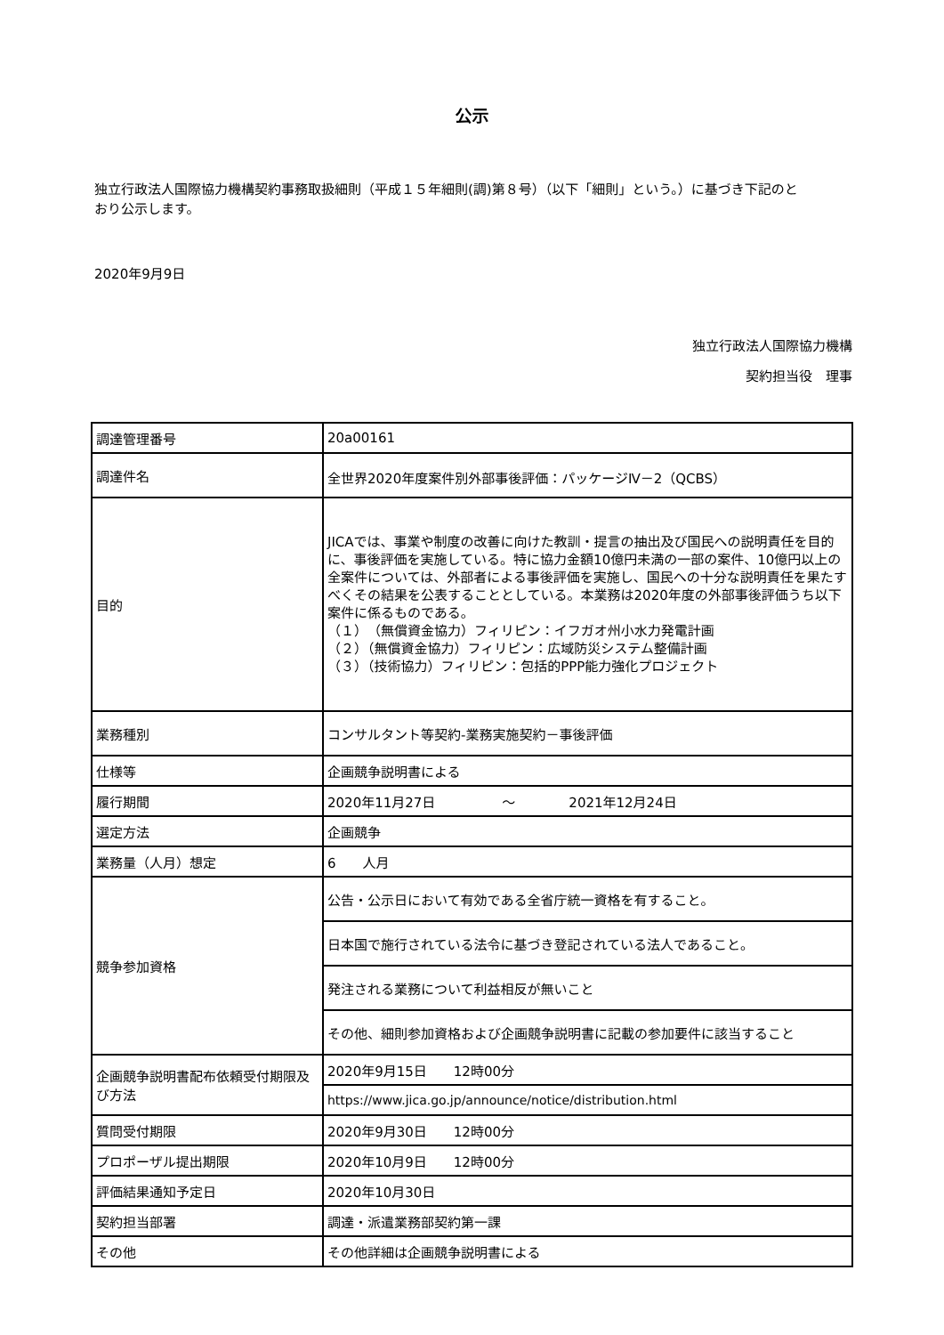公示
独立行政法人国際協力機構契約事務取扱細則（平成１５年細則(調)第８号）（以下「細則」という。）に基づき下記のとおり公示します。
2020年9月9日
独立行政法人国際協力機構
契約担当役　理事
| 調達管理番号 | 20a00161 |
| 調達件名 | 全世界2020年度案件別外部事後評価：パッケージⅣ－2（QCBS） |
| 目的 | JICAでは、事業や制度の改善に向けた教訓・提言の抽出及び国民への説明責任を目的に、事後評価を実施している。特に協力金額10億円未満の一部の案件、10億円以上の全案件については、外部者による事後評価を実施し、国民への十分な説明責任を果たすべくその結果を公表することとしている。本業務は2020年度の外部事後評価うち以下案件に係るものである。 （１）（無償資金協力）フィリピン：イフガオ州小水力発電計画 （２）（無償資金協力）フィリピン：広域防災システム整備計画 （３）（技術協力）フィリピン：包括的PPP能力強化プロジェクト |
| 業務種別 | コンサルタント等契約-業務実施契約－事後評価 |
| 仕様等 | 企画競争説明書による |
| 履行期間 | 2020年11月27日 ～ 2021年12月24日 |
| 選定方法 | 企画競争 |
| 業務量（人月）想定 | 6 人月 |
| 競争参加資格 | 公告・公示日において有効である全省庁統一資格を有すること。 |
| | 日本国で施行されている法令に基づき登記されている法人であること。 |
| | 発注される業務について利益相反が無いこと |
| | その他、細則参加資格および企画競争説明書に記載の参加要件に該当すること |
| 企画競争説明書配布依頼受付期限及び方法 | 2020年9月15日 12時00分 |
| | https://www.jica.go.jp/announce/notice/distribution.html |
| 質問受付期限 | 2020年9月30日 12時00分 |
| プロポーザル提出期限 | 2020年10月9日 12時00分 |
| 評価結果通知予定日 | 2020年10月30日 |
| 契約担当部署 | 調達・派遣業務部契約第一課 |
| その他 | その他詳細は企画競争説明書による |